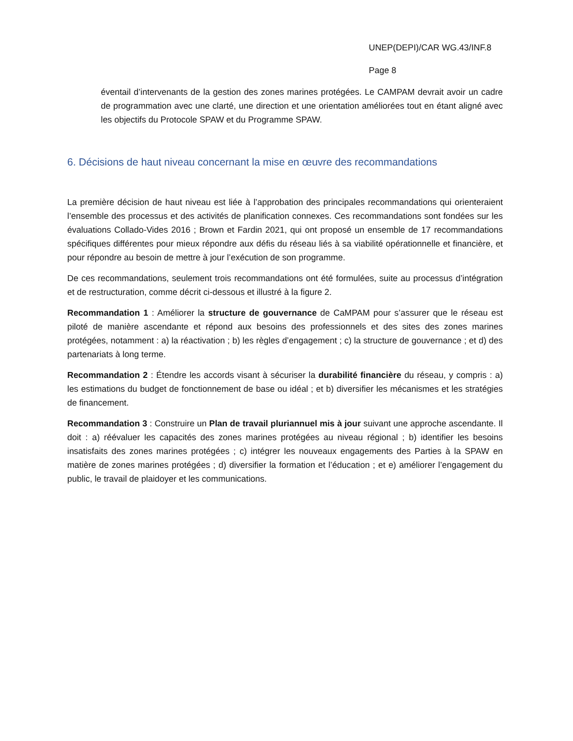UNEP(DEPI)/CAR WG.43/INF.8
Page 8
éventail d’intervenants de la gestion des zones marines protégées. Le CAMPAM devrait avoir un cadre de programmation avec une clarté, une direction et une orientation améliorées tout en étant aligné avec les objectifs du Protocole SPAW et du Programme SPAW.
6. Décisions de haut niveau concernant la mise en œuvre des recommandations
La première décision de haut niveau est liée à l’approbation des principales recommandations qui orienteraient l’ensemble des processus et des activités de planification connexes. Ces recommandations sont fondées sur les évaluations Collado-Vides 2016 ; Brown et Fardin 2021, qui ont proposé un ensemble de 17 recommandations spécifiques différentes pour mieux répondre aux défis du réseau liés à sa viabilité opérationnelle et financière, et pour répondre au besoin de mettre à jour l’exécution de son programme.
De ces recommandations, seulement trois recommandations ont été formulées, suite au processus d’intégration et de restructuration, comme décrit ci-dessous et illustré à la figure 2.
Recommandation 1 : Améliorer la structure de gouvernance de CaMPAM pour s’assurer que le réseau est piloté de manière ascendante et répond aux besoins des professionnels et des sites des zones marines protégées, notamment : a) la réactivation ; b) les règles d’engagement ; c) la structure de gouvernance ; et d) des partenariats à long terme.
Recommandation 2 : Étendre les accords visant à sécuriser la durabilité financière du réseau, y compris : a) les estimations du budget de fonctionnement de base ou idéal ; et b) diversifier les mécanismes et les stratégies de financement.
Recommandation 3 : Construire un Plan de travail pluriannuel mis à jour suivant une approche ascendante. Il doit : a) réévaluer les capacités des zones marines protégées au niveau régional ; b) identifier les besoins insatisfaits des zones marines protégées ; c) intégrer les nouveaux engagements des Parties à la SPAW en matière de zones marines protégées ; d) diversifier la formation et l’éducation ; et e) améliorer l’engagement du public, le travail de plaidoyer et les communications.